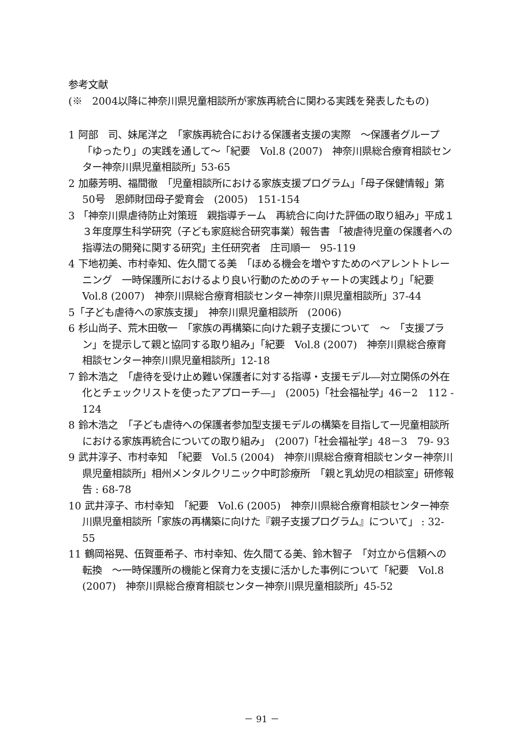参考文献
(※　2004以降に神奈川県児童相談所が家族再統合に関わる実践を発表したもの)
1 阿部　司、妹尾洋之　「家族再統合における保護者支援の実際　～保護者グループ「ゆったり」の実践を通して～「紀要　Vol.8 (2007)　神奈川県総合療育相談センター神奈川県児童相談所」53-65
2 加藤芳明、福間徹　「児童相談所における家族支援プログラム」「母子保健情報」第50号　恩師財団母子愛育会　(2005)　151-154
3 「神奈川県虐待防止対策班　親指導チーム　再統合に向けた評価の取り組み」平成１３年度厚生科学研究（子ども家庭総合研究事業）報告書 「被虐待児童の保護者への指導法の開発に関する研究」主任研究者　庄司順一　95-119
4 下地初美、市村幸知、佐久間てる美　「ほめる機会を増やすためのペアレントトレーニング　一時保護所におけるより良い行動のためのチャートの実践より」「紀要　Vol.8 (2007)　神奈川県総合療育相談センター神奈川県児童相談所」37-44
5「子ども虐待への家族支援」　神奈川県児童相談所　(2006)
6 杉山尚子、荒木田敬一　「家族の再構築に向けた親子支援について　～　「支援プラン」を提示して親と協同する取り組み」「紀要　Vol.8 (2007)　神奈川県総合療育相談センター神奈川県児童相談所」12-18
7 鈴木浩之　「虐待を受け止め難い保護者に対する指導・支援モデル―対立関係の外在化とチェックリストを使ったアプローチ―」　(2005)「社会福祉学」46－2　112 - 124
8 鈴木浩之　「子ども虐待への保護者参加型支援モデルの構築を目指して一児童相談所における家族再統合についての取り組み」　(2007)「社会福祉学」48－3　79- 93
9 武井淳子、市村幸知　「紀要　Vol.5 (2004)　神奈川県総合療育相談センター神奈川県児童相談所」相州メンタルクリニック中町診療所　「親と乳幼児の相談室」研修報告 : 68-78
10 武井淳子、市村幸知　「紀要　Vol.6 (2005)　神奈川県総合療育相談センター神奈川県児童相談所「家族の再構築に向けた『親子支援プログラム』について」 : 32-55
11 鶴岡裕晃、伍賀亜希子、市村幸知、佐久間てる美、鈴木智子　「対立から信頼への転換　～一時保護所の機能と保育力を支援に活かした事例について「紀要　Vol.8 (2007)　神奈川県総合療育相談センター神奈川県児童相談所」45-52
－ 91 －